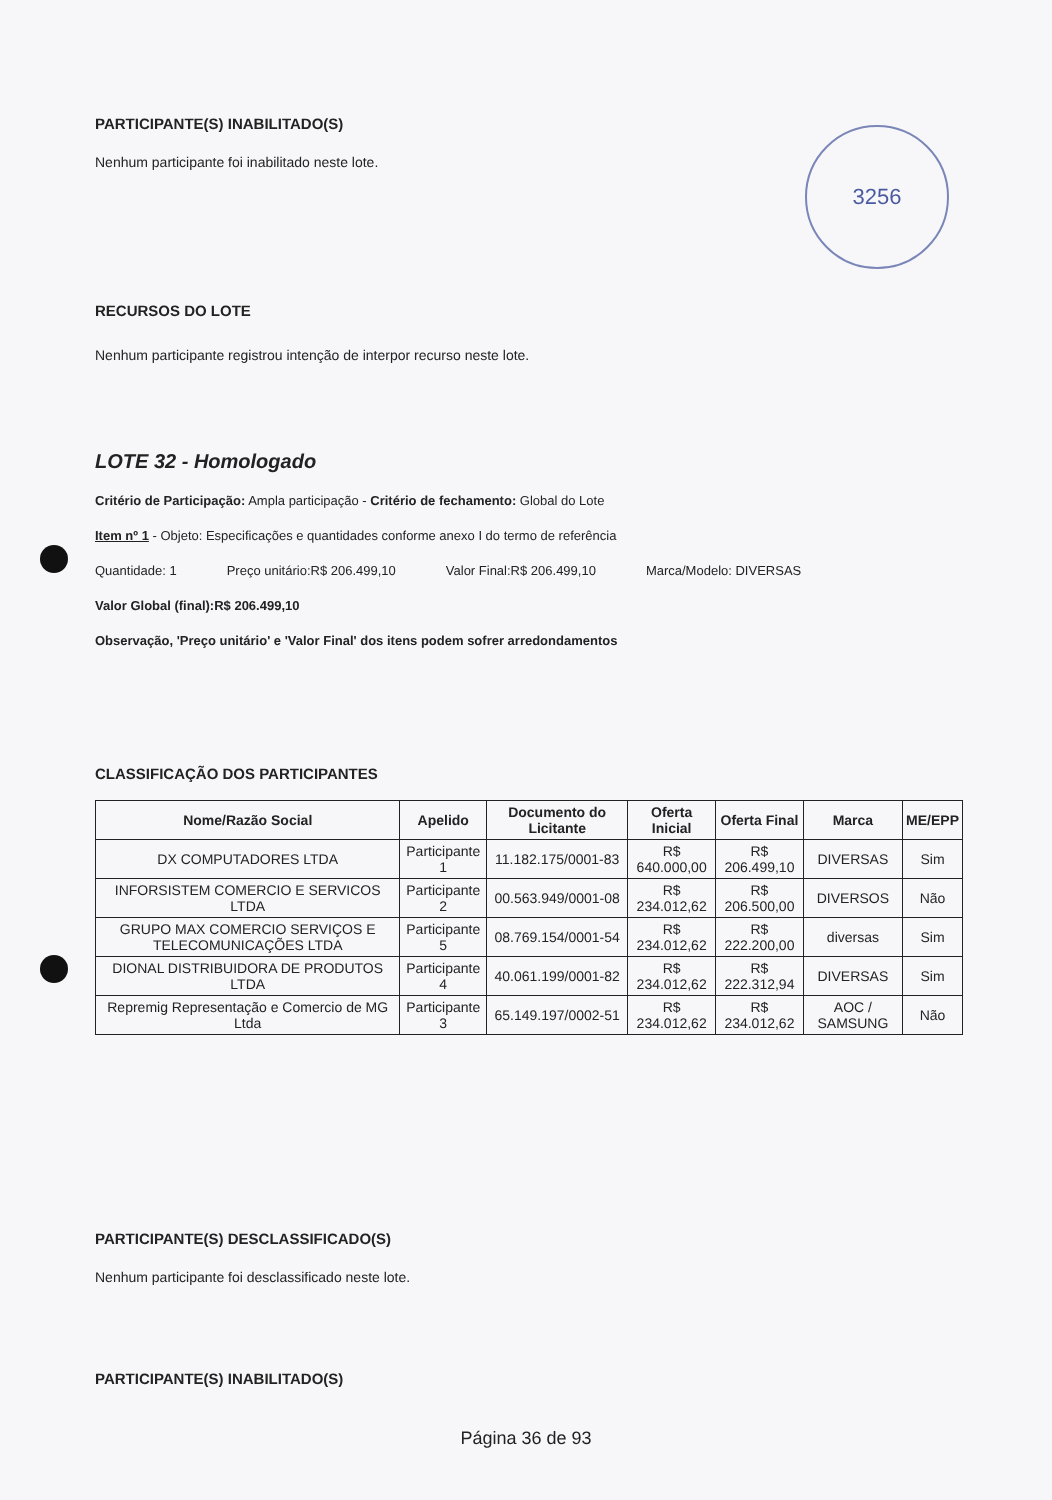3256
PARTICIPANTE(S) INABILITADO(S)
Nenhum participante foi inabilitado neste lote.
RECURSOS DO LOTE
Nenhum participante registrou intenção de interpor recurso neste lote.
LOTE 32 - Homologado
Critério de Participação: Ampla participação - Critério de fechamento: Global do Lote
Item nº 1 - Objeto: Especificações e quantidades conforme anexo I do termo de referência
Quantidade: 1 Preço unitário:R$ 206.499,10 Valor Final:R$ 206.499,10 Marca/Modelo: DIVERSAS
Valor Global (final):R$ 206.499,10
Observação, 'Preço unitário' e 'Valor Final' dos itens podem sofrer arredondamentos
CLASSIFICAÇÃO DOS PARTICIPANTES
| Nome/Razão Social | Apelido | Documento do Licitante | Oferta Inicial | Oferta Final | Marca | ME/EPP |
| --- | --- | --- | --- | --- | --- | --- |
| DX COMPUTADORES LTDA | Participante 1 | 11.182.175/0001-83 | R$ 640.000,00 | R$ 206.499,10 | DIVERSAS | Sim |
| INFORSISTEM COMERCIO E SERVICOS LTDA | Participante 2 | 00.563.949/0001-08 | R$ 234.012,62 | R$ 206.500,00 | DIVERSOS | Não |
| GRUPO MAX COMERCIO SERVIÇOS E TELECOMUNICAÇÕES LTDA | Participante 5 | 08.769.154/0001-54 | R$ 234.012,62 | R$ 222.200,00 | diversas | Sim |
| DIONAL DISTRIBUIDORA DE PRODUTOS LTDA | Participante 4 | 40.061.199/0001-82 | R$ 234.012,62 | R$ 222.312,94 | DIVERSAS | Sim |
| Repremig Representação e Comercio de MG Ltda | Participante 3 | 65.149.197/0002-51 | R$ 234.012,62 | R$ 234.012,62 | AOC / SAMSUNG | Não |
PARTICIPANTE(S) DESCLASSIFICADO(S)
Nenhum participante foi desclassificado neste lote.
PARTICIPANTE(S) INABILITADO(S)
Página 36 de 93